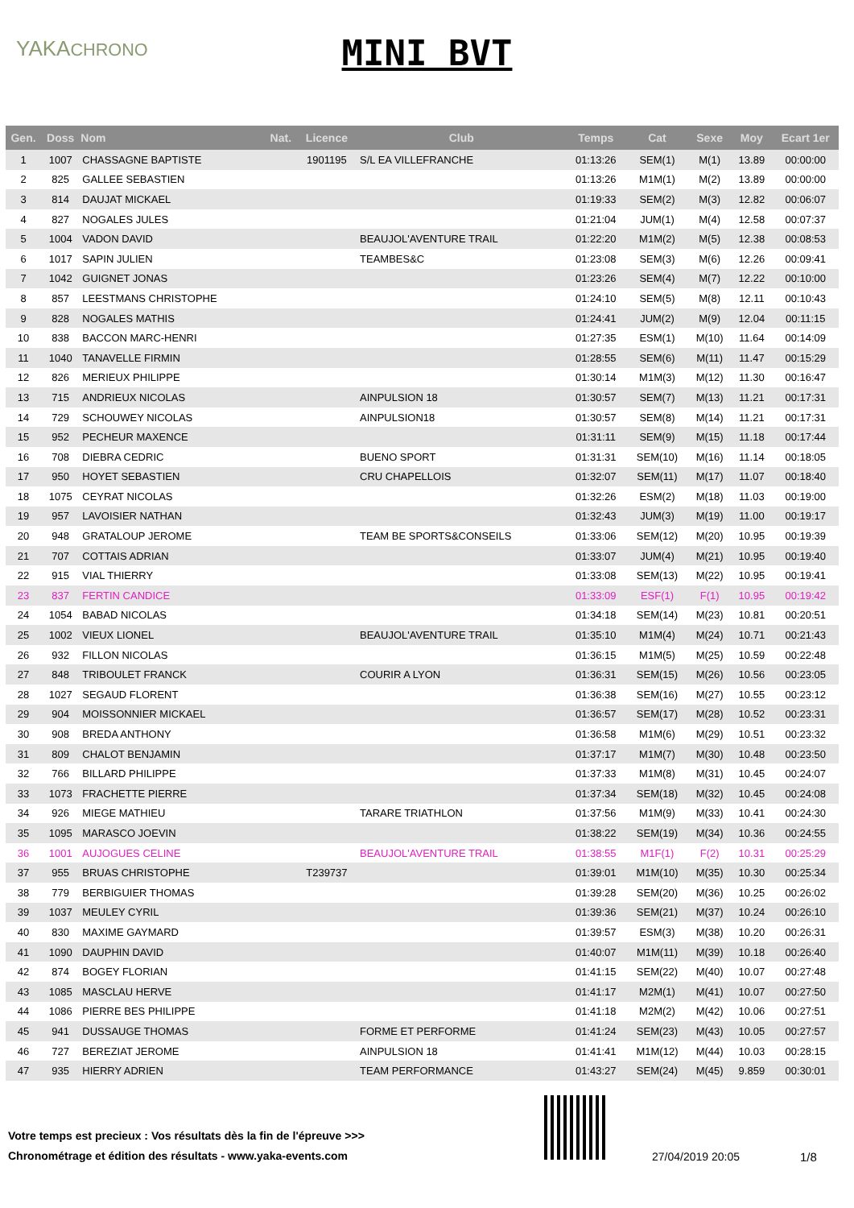YAKACHRONO
MINI BVT
| Gen. | Doss | Nom | Nat. | Licence | Club | Temps | Cat | Sexe | Moy | Ecart 1er |
| --- | --- | --- | --- | --- | --- | --- | --- | --- | --- | --- |
| 1 | 1007 | CHASSAGNE BAPTISTE | | 1901195 | S/L EA VILLEFRANCHE | 01:13:26 | SEM(1) | M(1) | 13.89 | 00:00:00 |
| 2 | 825 | GALLEE SEBASTIEN | | | | 01:13:26 | M1M(1) | M(2) | 13.89 | 00:00:00 |
| 3 | 814 | DAUJAT MICKAEL | | | | 01:19:33 | SEM(2) | M(3) | 12.82 | 00:06:07 |
| 4 | 827 | NOGALES JULES | | | | 01:21:04 | JUM(1) | M(4) | 12.58 | 00:07:37 |
| 5 | 1004 | VADON DAVID | | | BEAUJOL'AVENTURE TRAIL | 01:22:20 | M1M(2) | M(5) | 12.38 | 00:08:53 |
| 6 | 1017 | SAPIN JULIEN | | | TEAMBES&C | 01:23:08 | SEM(3) | M(6) | 12.26 | 00:09:41 |
| 7 | 1042 | GUIGNET JONAS | | | | 01:23:26 | SEM(4) | M(7) | 12.22 | 00:10:00 |
| 8 | 857 | LEESTMANS CHRISTOPHE | | | | 01:24:10 | SEM(5) | M(8) | 12.11 | 00:10:43 |
| 9 | 828 | NOGALES MATHIS | | | | 01:24:41 | JUM(2) | M(9) | 12.04 | 00:11:15 |
| 10 | 838 | BACCON MARC-HENRI | | | | 01:27:35 | ESM(1) | M(10) | 11.64 | 00:14:09 |
| 11 | 1040 | TANAVELLE FIRMIN | | | | 01:28:55 | SEM(6) | M(11) | 11.47 | 00:15:29 |
| 12 | 826 | MERIEUX PHILIPPE | | | | 01:30:14 | M1M(3) | M(12) | 11.30 | 00:16:47 |
| 13 | 715 | ANDRIEUX NICOLAS | | | AINPULSION 18 | 01:30:57 | SEM(7) | M(13) | 11.21 | 00:17:31 |
| 14 | 729 | SCHOUWEY NICOLAS | | | AINPULSION18 | 01:30:57 | SEM(8) | M(14) | 11.21 | 00:17:31 |
| 15 | 952 | PECHEUR MAXENCE | | | | 01:31:11 | SEM(9) | M(15) | 11.18 | 00:17:44 |
| 16 | 708 | DIEBRA CEDRIC | | | BUENO SPORT | 01:31:31 | SEM(10) | M(16) | 11.14 | 00:18:05 |
| 17 | 950 | HOYET SEBASTIEN | | | CRU CHAPELLOIS | 01:32:07 | SEM(11) | M(17) | 11.07 | 00:18:40 |
| 18 | 1075 | CEYRAT NICOLAS | | | | 01:32:26 | ESM(2) | M(18) | 11.03 | 00:19:00 |
| 19 | 957 | LAVOISIER NATHAN | | | | 01:32:43 | JUM(3) | M(19) | 11.00 | 00:19:17 |
| 20 | 948 | GRATALOUP JEROME | | | TEAM BE SPORTS&CONSEILS | 01:33:06 | SEM(12) | M(20) | 10.95 | 00:19:39 |
| 21 | 707 | COTTAIS ADRIAN | | | | 01:33:07 | JUM(4) | M(21) | 10.95 | 00:19:40 |
| 22 | 915 | VIAL THIERRY | | | | 01:33:08 | SEM(13) | M(22) | 10.95 | 00:19:41 |
| 23 | 837 | FERTIN CANDICE | | | | 01:33:09 | ESF(1) | F(1) | 10.95 | 00:19:42 |
| 24 | 1054 | BABAD NICOLAS | | | | 01:34:18 | SEM(14) | M(23) | 10.81 | 00:20:51 |
| 25 | 1002 | VIEUX LIONEL | | | BEAUJOL'AVENTURE TRAIL | 01:35:10 | M1M(4) | M(24) | 10.71 | 00:21:43 |
| 26 | 932 | FILLON NICOLAS | | | | 01:36:15 | M1M(5) | M(25) | 10.59 | 00:22:48 |
| 27 | 848 | TRIBOULET FRANCK | | | COURIR A LYON | 01:36:31 | SEM(15) | M(26) | 10.56 | 00:23:05 |
| 28 | 1027 | SEGAUD FLORENT | | | | 01:36:38 | SEM(16) | M(27) | 10.55 | 00:23:12 |
| 29 | 904 | MOISSONNIER MICKAEL | | | | 01:36:57 | SEM(17) | M(28) | 10.52 | 00:23:31 |
| 30 | 908 | BREDA ANTHONY | | | | 01:36:58 | M1M(6) | M(29) | 10.51 | 00:23:32 |
| 31 | 809 | CHALOT BENJAMIN | | | | 01:37:17 | M1M(7) | M(30) | 10.48 | 00:23:50 |
| 32 | 766 | BILLARD PHILIPPE | | | | 01:37:33 | M1M(8) | M(31) | 10.45 | 00:24:07 |
| 33 | 1073 | FRACHETTE PIERRE | | | | 01:37:34 | SEM(18) | M(32) | 10.45 | 00:24:08 |
| 34 | 926 | MIEGE MATHIEU | | | TARARE TRIATHLON | 01:37:56 | M1M(9) | M(33) | 10.41 | 00:24:30 |
| 35 | 1095 | MARASCO JOEVIN | | | | 01:38:22 | SEM(19) | M(34) | 10.36 | 00:24:55 |
| 36 | 1001 | AUJOGUES CELINE | | | BEAUJOL'AVENTURE TRAIL | 01:38:55 | M1F(1) | F(2) | 10.31 | 00:25:29 |
| 37 | 955 | BRUAS CHRISTOPHE | | T239737 | | 01:39:01 | M1M(10) | M(35) | 10.30 | 00:25:34 |
| 38 | 779 | BERBIGUIER THOMAS | | | | 01:39:28 | SEM(20) | M(36) | 10.25 | 00:26:02 |
| 39 | 1037 | MEULEY CYRIL | | | | 01:39:36 | SEM(21) | M(37) | 10.24 | 00:26:10 |
| 40 | 830 | MAXIME GAYMARD | | | | 01:39:57 | ESM(3) | M(38) | 10.20 | 00:26:31 |
| 41 | 1090 | DAUPHIN DAVID | | | | 01:40:07 | M1M(11) | M(39) | 10.18 | 00:26:40 |
| 42 | 874 | BOGEY FLORIAN | | | | 01:41:15 | SEM(22) | M(40) | 10.07 | 00:27:48 |
| 43 | 1085 | MASCLAU HERVE | | | | 01:41:17 | M2M(1) | M(41) | 10.07 | 00:27:50 |
| 44 | 1086 | PIERRE BES PHILIPPE | | | | 01:41:18 | M2M(2) | M(42) | 10.06 | 00:27:51 |
| 45 | 941 | DUSSAUGE THOMAS | | | FORME ET PERFORME | 01:41:24 | SEM(23) | M(43) | 10.05 | 00:27:57 |
| 46 | 727 | BEREZIAT JEROME | | | AINPULSION 18 | 01:41:41 | M1M(12) | M(44) | 10.03 | 00:28:15 |
| 47 | 935 | HIERRY ADRIEN | | | TEAM PERFORMANCE | 01:43:27 | SEM(24) | M(45) | 9.859 | 00:30:01 |
Votre temps est precieux : Vos résultats dès la fin de l'épreuve >>>
Chronométrage et édition des résultats - www.yaka-events.com
27/04/2019 20:05 1/8